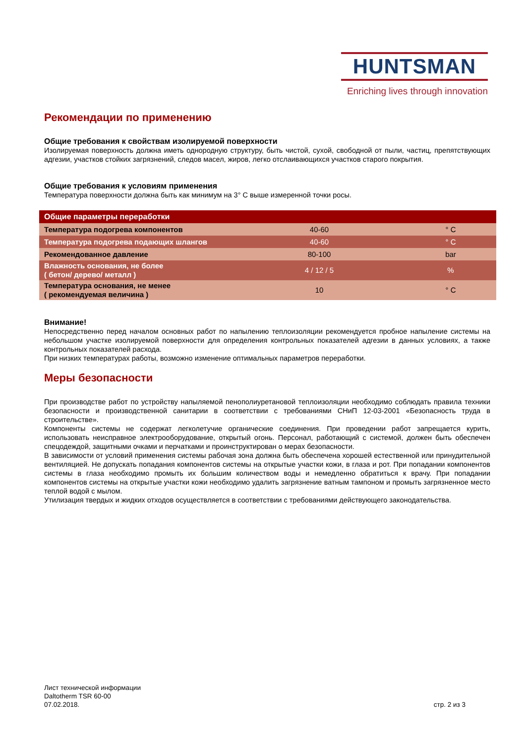HUNTSMAN
Enriching lives through innovation
Рекомендации по применению
Общие требования к свойствам изолируемой поверхности
Изолируемая поверхность должна иметь однородную структуру, быть чистой, сухой, свободной от пыли, частиц, препятствующих адгезии, участков стойких загрязнений, следов масел, жиров, легко отслаивающихся участков старого покрытия.
Общие требования к условиям применения
Температура поверхности должна быть как минимум на 3° С выше измеренной точки росы.
| Общие параметры переработки | | |
| --- | --- | --- |
| Температура подогрева компонентов | 40-60 | ° C |
| Температура подогрева подающих шлангов | 40-60 | ° C |
| Рекомендованное давление | 80-100 | bar |
| Влажность основания, не более ( бетон/ дерево/ металл ) | 4 / 12 / 5 | % |
| Температура основания, не менее ( рекомендуемая величина ) | 10 | ° C |
Внимание!
Непосредственно перед началом основных работ по напылению теплоизоляции рекомендуется пробное напыление системы на небольшом участке изолируемой поверхности для определения контрольных показателей адгезии в данных условиях, а также контрольных показателей расхода.
При низких температурах работы, возможно изменение оптимальных параметров переработки.
Меры безопасности
При производстве работ по устройству напыляемой пенополиуретановой теплоизоляции необходимо соблюдать правила техники безопасности и производственной санитарии в соответствии с требованиями СНиП 12-03-2001 «Безопасность труда в строительстве».
Компоненты системы не содержат легколетучие органические соединения. При проведении работ запрещается курить, использовать неисправное электрооборудование, открытый огонь. Персонал, работающий с системой, должен быть обеспечен спецодеждой, защитными очками и перчатками и проинструктирован о мерах безопасности.
В зависимости от условий применения системы рабочая зона должна быть обеспечена хорошей естественной или принудительной вентиляцией. Не допускать попадания компонентов системы на открытые участки кожи, в глаза и рот. При попадании компонентов системы в глаза необходимо промыть их большим количеством воды и немедленно обратиться к врачу. При попадании компонентов системы на открытые участки кожи необходимо удалить загрязнение ватным тампоном и промыть загрязненное место теплой водой с мылом.
Утилизация твердых и жидких отходов осуществляется в соответствии с требованиями действующего законодательства.
Лист технической информации
Daltotherm TSR 60-00
07.02.2018.
стр. 2 из 3